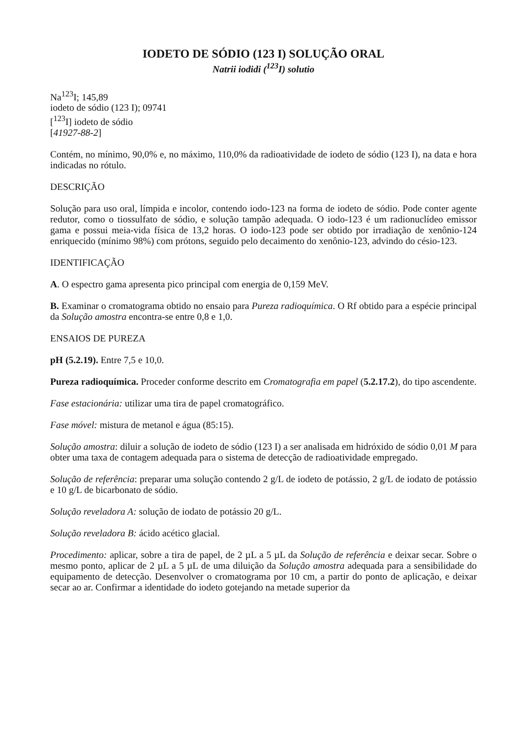IODETO DE SÓDIO (123 I) SOLUÇÃO ORAL
Natrii iodidi (<sup>123</sup>I) solutio
Na<sup>123</sup>I; 145,89
iodeto de sódio (123 I); 09741
[<sup>123</sup>I] iodeto de sódio
[41927-88-2]
Contém, no mínimo, 90,0% e, no máximo, 110,0% da radioatividade de iodeto de sódio (123 I), na data e hora indicadas no rótulo.
DESCRIÇÃO
Solução para uso oral, límpida e incolor, contendo iodo-123 na forma de iodeto de sódio. Pode conter agente redutor, como o tiossulfato de sódio, e solução tampão adequada. O iodo-123 é um radionuclídeo emissor gama e possui meia-vida física de 13,2 horas. O iodo-123 pode ser obtido por irradiação de xenônio-124 enriquecido (mínimo 98%) com prótons, seguido pelo decaimento do xenônio-123, advindo do césio-123.
IDENTIFICAÇÃO
A. O espectro gama apresenta pico principal com energia de 0,159 MeV.
B. Examinar o cromatograma obtido no ensaio para Pureza radioquímica. O Rf obtido para a espécie principal da Solução amostra encontra-se entre 0,8 e 1,0.
ENSAIOS DE PUREZA
pH (5.2.19). Entre 7,5 e 10,0.
Pureza radioquímica. Proceder conforme descrito em Cromatografia em papel (5.2.17.2), do tipo ascendente.
Fase estacionária: utilizar uma tira de papel cromatográfico.
Fase móvel: mistura de metanol e água (85:15).
Solução amostra: diluir a solução de iodeto de sódio (123 I) a ser analisada em hidróxido de sódio 0,01 M para obter uma taxa de contagem adequada para o sistema de detecção de radioatividade empregado.
Solução de referência: preparar uma solução contendo 2 g/L de iodeto de potássio, 2 g/L de iodato de potássio e 10 g/L de bicarbonato de sódio.
Solução reveladora A: solução de iodato de potássio 20 g/L.
Solução reveladora B: ácido acético glacial.
Procedimento: aplicar, sobre a tira de papel, de 2 µL a 5 µL da Solução de referência e deixar secar. Sobre o mesmo ponto, aplicar de 2 µL a 5 µL de uma diluição da Solução amostra adequada para a sensibilidade do equipamento de detecção. Desenvolver o cromatograma por 10 cm, a partir do ponto de aplicação, e deixar secar ao ar. Confirmar a identidade do iodeto gotejando na metade superior da